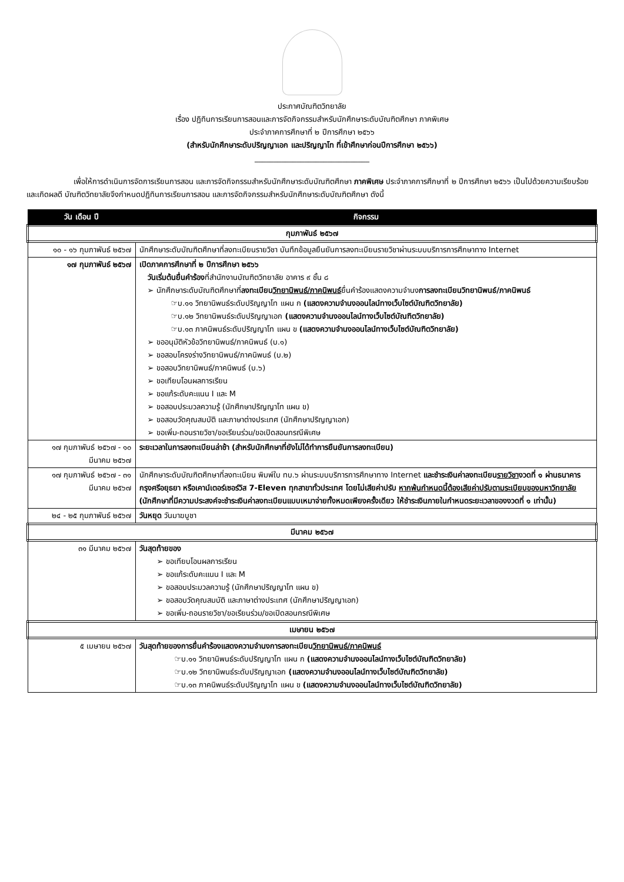ประกาศบัณฑิตวิทยาลัย
เรื่อง ปฏิทินการเรียนการสอนและการจัดกิจกรรมสำหรับนักศึกษาระดับบัณฑิตศึกษา ภาคพิเศษ
ประจำภาคการศึกษาที่ ๒ ปีการศึกษา ๒๕๖๖
(สำหรับนักศึกษาระดับปริญญาเอก และปริญญาโท ที่เข้าศึกษาก่อนปีการศึกษา ๒๕๖๖)
______________________________
เพื่อให้การดำเนินการจัดการเรียนการสอน และการจัดกิจกรรมสำหรับนักศึกษาระดับบัณฑิตศึกษา ภาคพิเศษ ประจำภาคการศึกษาที่ ๒ ปีการศึกษา ๒๕๖๖ เป็นไปด้วยความเรียบร้อยและเกิดผลดี บัณฑิตวิทยาลัยจึงกำหนดปฏิทินการเรียนการสอน และการจัดกิจกรรมสำหรับนักศึกษาระดับบัณฑิตศึกษา ดังนี้
| วัน เดือน ปี | กิจกรรม |
| --- | --- |
| กุมภาพันธ์ ๒๕๖๗ | |
| ๑๐ - ๑๖ กุมภาพันธ์ ๒๕๖๗ | นักศึกษาระดับบัณฑิตศึกษาที่ลงทะเบียนรายวิชา บันทึกข้อมูลยืนยันการลงทะเบียนรายวิชาผ่านระบบบริการการศึกษาทาง Internet |
| ๑๗ กุมภาพันธ์ ๒๕๖๗ | เปิดภาคการศึกษาที่ ๒ ปีการศึกษา ๒๕๖๖ วันเริ่มต้นยื่นคำร้อง ที่สำนักงานบัณฑิตวิทยาลัย อาคาร ๙ ชั้น ๘ ➢ นักศึกษาระดับบัณฑิตศึกษาที่ ลงทะเบียน วิทยานิพนธ์/ภาคนิพนธ์ ยื่นคำร้องแสดงความจำนง การลงทะเบียนวิทยานิพนธ์/ภาคนิพนธ์ ☞บ.๑๑ วิทยานิพนธ์ระดับปริญญาโท แผน ก (แสดงความจำนงออนไลน์ทางเว็บไซต์บัณฑิตวิทยาลัย) ☞บ.๑๒ วิทยานิพนธ์ระดับปริญญาเอก (แสดงความจำนงออนไลน์ทางเว็บไซต์บัณฑิตวิทยาลัย) ☞บ.๑๓ ภาคนิพนธ์ระดับปริญญาโท แผน ข (แสดงความจำนงออนไลน์ทางเว็บไซต์บัณฑิตวิทยาลัย) ➢ ขออนุมัติหัวข้อวิทยานิพนธ์/ภาคนิพนธ์ (บ.๑) ➢ ขอสอบโครงร่างวิทยานิพนธ์/ภาคนิพนธ์ (บ.๒) ➢ ขอสอบวิทยานิพนธ์/ภาคนิพนธ์ (บ.๖) ➢ ขอเทียบโอนผลการเรียน ➢ ขอแก้ระดับคะแนน I และ M ➢ ขอสอบประมวลความรู้ (นักศึกษาปริญญาโท แผน ข) ➢ ขอสอบวัดคุณสมบัติ และภาษาต่างประเทศ (นักศึกษาปริญญาเอก) ➢ ขอเพิ่ม-ถอนรายวิชา/ขอเรียนร่วม/ขอเปิดสอนกรณีพิเศษ |
| ๑๗ กุมภาพันธ์ ๒๕๖๗ - ๑๐ มีนาคม ๒๕๖๗ | ระยะเวลาในการลงทะเบียนล่าช้า (สำหรับนักศึกษาที่ยังไม่ได้ทำการยืนยันการลงทะเบียน) |
| ๑๗ กุมภาพันธ์ ๒๕๖๗ - ๓๑ มีนาคม ๒๕๖๗ | นักศึกษาระดับบัณฑิตศึกษาที่ลงทะเบียน พิมพ์ใบ ทบ.๖ ผ่านระบบบริการการศึกษาทาง Internet และชำระเงินค่าลงทะเบียน รายวิชา งวดที่ ๑ ผ่านธนาคารกรุงศรีอยุธยา หรือเคาน์เตอร์เซอร์วิส 7-Eleven ทุกสาขาทั่วประเทศ โดยไม่เสียค่าปรับ หากพ้นกำหนดนี้ต้องเสียค่าปรับตามระเบียบของมหาวิทยาลัย (นักศึกษาที่มีความประสงค์จะชำระเงินค่าลงทะเบียนแบบเหมาจ่ายทั้งหมดเพียงครั้งเดียว ให้ชำระเงินภายในกำหนดระยะเวลาของงวดที่ ๑ เท่านั้น) |
| ๒๔ - ๒๕ กุมภาพันธ์ ๒๕๖๗ | วันหยุด วันมาฆบูชา |
| มีนาคม ๒๕๖๗ | |
| ๓๑ มีนาคม ๒๕๖๗ | วันสุดท้ายของ ➢ ขอเทียบโอนผลการเรียน ➢ ขอแก้ระดับคะแนน I และ M ➢ ขอสอบประมวลความรู้ (นักศึกษาปริญญาโท แผน ข) ➢ ขอสอบวัดคุณสมบัติ และภาษาต่างประเทศ (นักศึกษาปริญญาเอก) ➢ ขอเพิ่ม-ถอนรายวิชา/ขอเรียนร่วม/ขอเปิดสอนกรณีพิเศษ |
| เมษายน ๒๕๖๗ | |
| ๕ เมษายน ๒๕๖๗ | วันสุดท้ายของการยื่นคำร้องแสดงความจำนงการลงทะเบียน วิทยานิพนธ์/ภาคนิพนธ์ ☞บ.๑๑ วิทยานิพนธ์ระดับปริญญาโท แผน ก (แสดงความจำนงออนไลน์ทางเว็บไซต์บัณฑิตวิทยาลัย) ☞บ.๑๒ วิทยานิพนธ์ระดับปริญญาเอก (แสดงความจำนงออนไลน์ทางเว็บไซต์บัณฑิตวิทยาลัย) ☞บ.๑๓ ภาคนิพนธ์ระดับปริญญาโท แผน ข (แสดงความจำนงออนไลน์ทางเว็บไซต์บัณฑิตวิทยาลัย) |